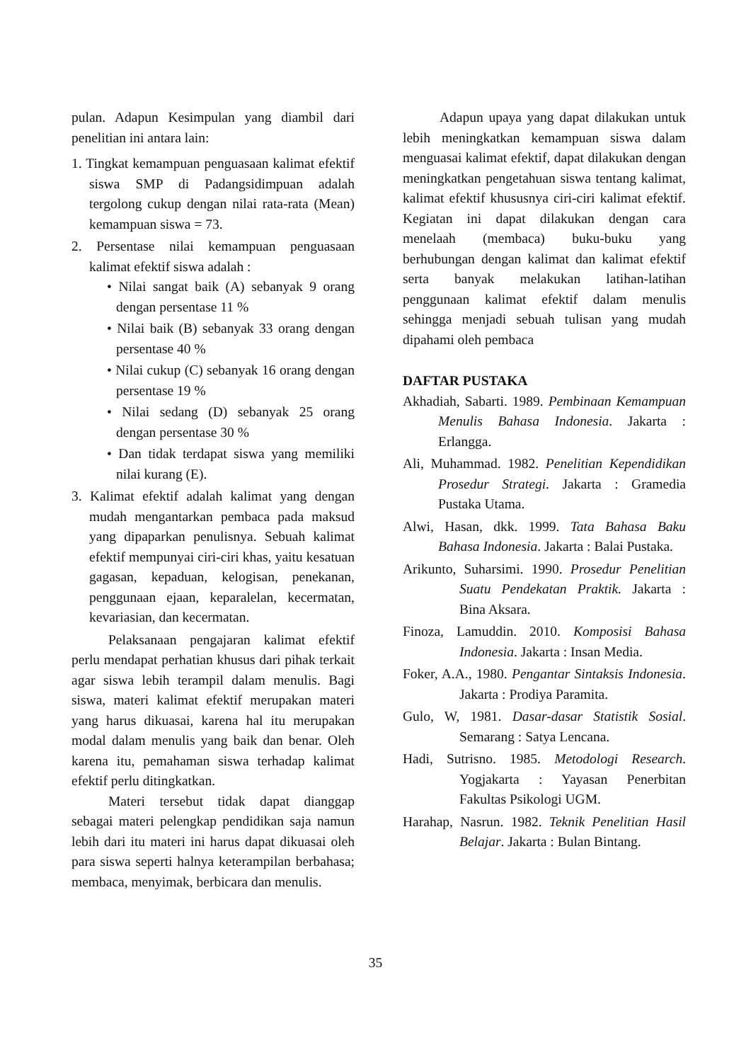pulan. Adapun Kesimpulan yang diambil dari penelitian ini antara lain:
1. Tingkat kemampuan penguasaan kalimat efektif siswa SMP di Padangsidimpuan adalah tergolong cukup dengan nilai rata-rata (Mean) kemampuan siswa = 73.
2. Persentase nilai kemampuan penguasaan kalimat efektif siswa adalah :
• Nilai sangat baik (A) sebanyak 9 orang dengan persentase 11 %
• Nilai baik (B) sebanyak 33 orang dengan persentase 40 %
• Nilai cukup (C) sebanyak 16 orang dengan persentase 19 %
• Nilai sedang (D) sebanyak 25 orang dengan persentase 30 %
• Dan tidak terdapat siswa yang memiliki nilai kurang (E).
3. Kalimat efektif adalah kalimat yang dengan mudah mengantarkan pembaca pada maksud yang dipaparkan penulisnya. Sebuah kalimat efektif mempunyai ciri-ciri khas, yaitu kesatuan gagasan, kepaduan, kelogisan, penekanan, penggunaan ejaan, keparalelan, kecermatan, kevariasian, dan kecermatan.
Pelaksanaan pengajaran kalimat efektif perlu mendapat perhatian khusus dari pihak terkait agar siswa lebih terampil dalam menulis. Bagi siswa, materi kalimat efektif merupakan materi yang harus dikuasai, karena hal itu merupakan modal dalam menulis yang baik dan benar. Oleh karena itu, pemahaman siswa terhadap kalimat efektif perlu ditingkatkan.
Materi tersebut tidak dapat dianggap sebagai materi pelengkap pendidikan saja namun lebih dari itu materi ini harus dapat dikuasai oleh para siswa seperti halnya keterampilan berbahasa; membaca, menyimak, berbicara dan menulis.
Adapun upaya yang dapat dilakukan untuk lebih meningkatkan kemampuan siswa dalam menguasai kalimat efektif, dapat dilakukan dengan meningkatkan pengetahuan siswa tentang kalimat, kalimat efektif khususnya ciri-ciri kalimat efektif. Kegiatan ini dapat dilakukan dengan cara menelaah (membaca) buku-buku yang berhubungan dengan kalimat dan kalimat efektif serta banyak melakukan latihan-latihan penggunaan kalimat efektif dalam menulis sehingga menjadi sebuah tulisan yang mudah dipahami oleh pembaca
DAFTAR PUSTAKA
Akhadiah, Sabarti. 1989. Pembinaan Kemampuan Menulis Bahasa Indonesia. Jakarta : Erlangga.
Ali, Muhammad. 1982. Penelitian Kependidikan Prosedur Strategi. Jakarta : Gramedia Pustaka Utama.
Alwi, Hasan, dkk. 1999. Tata Bahasa Baku Bahasa Indonesia. Jakarta : Balai Pustaka.
Arikunto, Suharsimi. 1990. Prosedur Penelitian Suatu Pendekatan Praktik. Jakarta : Bina Aksara.
Finoza, Lamuddin. 2010. Komposisi Bahasa Indonesia. Jakarta : Insan Media.
Foker, A.A., 1980. Pengantar Sintaksis Indonesia. Jakarta : Prodiya Paramita.
Gulo, W, 1981. Dasar-dasar Statistik Sosial. Semarang : Satya Lencana.
Hadi, Sutrisno. 1985. Metodologi Research. Yogjakarta : Yayasan Penerbitan Fakultas Psikologi UGM.
Harahap, Nasrun. 1982. Teknik Penelitian Hasil Belajar. Jakarta : Bulan Bintang.
35